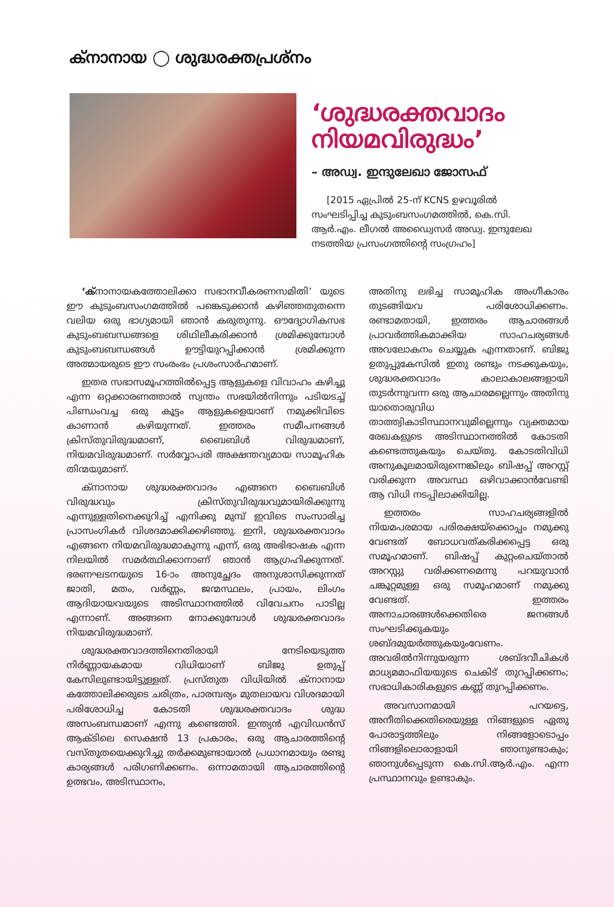ക്നാനായ ◯ ശുദ്ധരക്തപ്രശ്നം
‘ശുദ്ധരക്തവാദം നിയമവിരുദ്ധം’
– അഡ്വ. ഇന്ദുലേഖാ ജോസഫ്
[2015 ഏപ്രിൽ 25-ന് KCNS ഉഴവൂരിൽ സംഘടിപ്പിച്ച കുടുംബസംഗമത്തിൽ, കെ.സി. ആർ.എം. ലീഗൽ അഡ്വൈസർ അഡ്വ. ഇന്ദുലേഖ നടത്തിയ പ്രസംഗത്തിന്റെ സംഗ്രഹം]
‘ക്നാനായകത്തോലിക്കാ സഭാനവീകരണസമിതി’ യുടെ ഈ കുടുംബസംഗമത്തിൽ പങ്കെടുക്കാൻ കഴിഞ്ഞതുതന്നെ വലിയ ഒരു ഭാഗ്യമായി ഞാൻ കരുതുന്നു. ഔദ്യോഗികസഭ കുടുംബബന്ധങ്ങളെ ശിഥിലീകരിക്കാൻ ശ്രമിക്കുമ്പോൾ കുടുംബബന്ധങ്ങൾ ഊട്ടിയുറപ്പിക്കാൻ ശ്രമിക്കുന്ന അത്മായരുടെ ഈ സംരംഭം പ്രശംസാർഹമാണ്.
ഇതര സഭാസമൂഹത്തിൽപ്പെട്ട ആളുകളെ വിവാഹം കഴിച്ചു എന്ന ഒറ്റക്കാരണത്താൽ സ്വന്തം സഭയിൽനിന്നും പടിയടച്ച് പിണ്ഡംവച്ച ഒരു കൂട്ടം ആളുകളെയാണ് നമുക്കിവിടെ കാണാൻ കഴിയുന്നത്. ഇത്തരം സമീപനങ്ങൾ ക്രിസ്തുവിരുദ്ധമാണ്, ബൈബിൾ വിരുദ്ധമാണ്, നിയമവിരുദ്ധമാണ്. സർവ്വോപരി അക്ഷന്തവ്യമായ സാമൂഹിക തിന്മയുമാണ്.
ക്നാനായ ശുദ്ധരക്തവാദം എങ്ങനെ ബൈബിൾ വിരുദ്ധവും ക്രിസ്തുവിരുദ്ധവുമായിരിക്കുന്നു എന്നുള്ളതിനെക്കുറിച്ച് എനിക്കു മുമ്പ് ഇവിടെ സംസാരിച്ച പ്രാസംഗികർ വിശദമാക്കിക്കഴിഞ്ഞു. ഇനി, ശുദ്ധരക്തവാദം എങ്ങനെ നിയമവിരുദ്ധമാകുന്നു എന്ന്, ഒരു അഭിഭാഷക എന്ന നിലയിൽ സമർത്ഥിക്കാനാണ് ഞാൻ ആഗ്രഹിക്കുന്നത്. ഭരണഘടനയുടെ 16-ാം അനുച്ഛേദം അനുശാസിക്കുന്നത് ജാതി, മതം, വർണ്ണം, ജന്മസ്ഥലം, പ്രായം, ലിംഗം ആദിയായവയുടെ അടിസ്ഥാനത്തിൽ വിവേചനം പാടില്ല എന്നാണ്. അങ്ങനെ നോക്കുമ്പോൾ ശുദ്ധരക്തവാദം നിയമവിരുദ്ധമാണ്.
ശുദ്ധരക്തവാദത്തിനെതിരായി നേടിയെടുത്ത നിർണ്ണായകമായ വിധിയാണ് ബിജു ഉതുപ്പ് കേസിലുണ്ടായിട്ടുള്ളത്. പ്രസ്തുത വിധിയിൽ ക്നാനായ കത്തോലിക്കരുടെ ചരിത്രം, പാരമ്പര്യം മുതലായവ വിശദമായി പരിശോധിച്ച കോടതി ശുദ്ധരക്തവാദം ശുദ്ധ അസംബന്ധമാണ് എന്നു കണ്ടെത്തി. ഇന്ത്യൻ എവിഡൻസ് ആക്ടിലെ സെക്ഷൻ 13 പ്രകാരം, ഒരു ആചാരത്തിന്റെ വസ്തുതയെക്കുറിച്ചു തർക്കമുണ്ടായാൽ പ്രധാനമായും രണ്ടു കാര്യങ്ങൾ പരിഗണിക്കണം. ഒന്നാമതായി ആചാരത്തിന്റെ ഉത്ഭവം, അടിസ്ഥാനം,
അതിനു ലഭിച്ച സാമൂഹിക അംഗീകാരം തുടങ്ങിയവ പരിശോധിക്കണം. രണ്ടാമതായി, ഇത്തരം ആചാരങ്ങൾ പ്രാവർത്തികമാക്കിയ സാഹചര്യങ്ങൾ അവലോകനം ചെയ്യുക എന്നതാണ്. ബിജു ഉതുപ്പുകേസിൽ ഇതു രണ്ടും നടക്കുകയും, ശുദ്ധരക്തവാദം കാലാകാലങ്ങളായി തുടർന്നുവന്ന ഒരു ആചാരമല്ലെന്നും അതിനു യാതൊരുവിധ താത്ത്വികാടിസ്ഥാനവുമില്ലെന്നും വ്യക്തമായ രേഖകളുടെ അടിസ്ഥാനത്തിൽ കോടതി കണ്ടെത്തുകയും ചെയ്തു. കോടതിവിധി അനുകൂലമായിരുന്നെങ്കിലും ബിഷപ്പ് അറസ്റ്റ് വരിക്കുന്ന അവസ്ഥ ഒഴിവാക്കാൻവേണ്ടി ആ വിധി നടപ്പിലാക്കിയില്ല.
ഇത്തരം സാഹചര്യങ്ങളിൽ നിയമപരമായ പരിരക്ഷയ്ക്കൊപ്പം നമുക്കു വേണ്ടത് ബോധവത്കരിക്കപ്പെട്ട ഒരു സമൂഹമാണ്. ബിഷപ്പ് കുറ്റംചെയ്താൽ അറസ്റ്റു വരിക്കണമെന്നു പറയുവാൻ ചങ്കൂറ്റമുള്ള ഒരു സമൂഹമാണ് നമുക്കു വേണ്ടത്. ഇത്തരം അനാചാരങ്ങൾക്കെതിരെ ജനങ്ങൾ സംഘടിക്കുകയും ശബ്ദമുയർത്തുകയുംവേണം. അവരിൽനിന്നുയരുന്ന ശബ്ദവീചികൾ മാധ്യമമാഫിയയുടെ ചെകിട് തുറപ്പിക്കണം; സഭാധികാരികളുടെ കണ്ണ് തുറപ്പിക്കണം.
അവസാനമായി പറയട്ടെ, അനീതിക്കെതിരെയുള്ള നിങ്ങളുടെ ഏതു പോരാട്ടത്തിലും നിങ്ങളോടൊപ്പം നിങ്ങളിലൊരാളായി ഞാനുണ്ടാകും; ഞാനുൾപ്പെടുന്ന കെ.സി.ആർ.എം. എന്ന പ്രസ്ഥാനവും ഉണ്ടാകും.